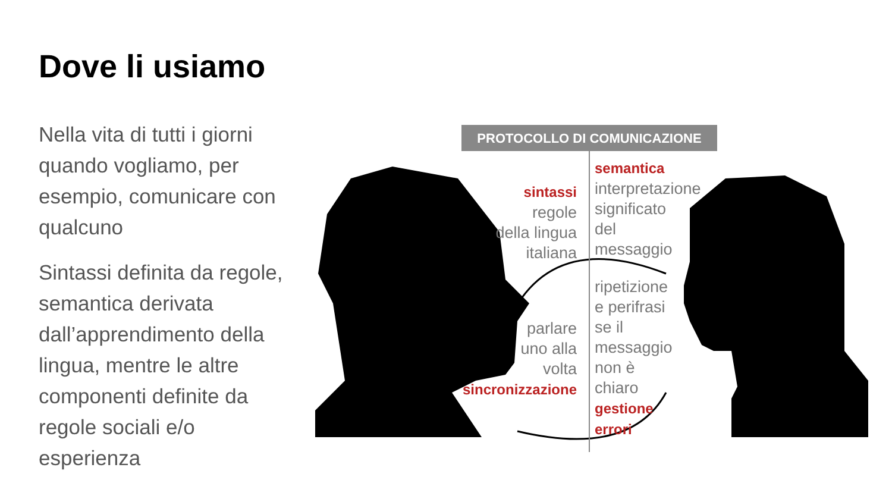Dove li usiamo
Nella vita di tutti i giorni quando vogliamo, per esempio, comunicare con qualcuno
Sintassi definita da regole, semantica derivata dall’apprendimento della lingua, mentre le altre componenti definite da regole sociali e/o esperienza
PROTOCOLLO DI COMUNICAZIONE
sintassi
regole
della lingua
italiana
semantica
interpretazione
significato
del
messaggio
ripetizione
e perifrasi
se il
messaggio
non è
chiaro
gestione
errori
parlare
uno alla
volta
sincronizzazione